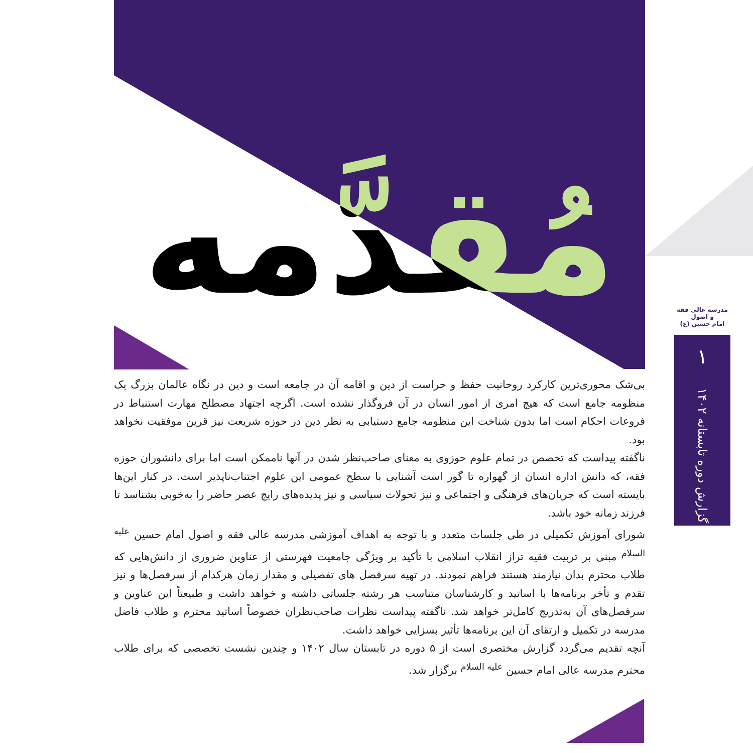مُقدَّمه
بی‌شک محوری‌ترین کارکرد روحانیت حفظ و حراست از دین و اقامه آن در جامعه است و دین در نگاه عالمان بزرگ یک منظومه جامع است که هیچ امری از امور انسان در آن فروگذار نشده است. اگرچه اجتهاد مصطلح مهارت استنباط در فروعات احکام است اما بدون شناخت این منظومه جامع دستیابی به نظر دین در حوزه شریعت نیز قرین موفقیت نخواهد بود.
ناگفته پیداست که تخصص در تمام علوم حوزوی به معنای صاحب‌نظر شدن در آنها ناممکن است اما برای دانشوران حوزه فقه، که دانش اداره انسان از گهواره تا گور است آشنایی با سطح عمومی این علوم اجتناب‌ناپذیر است. در کنار این‌ها بایسته است که جریان‌های فرهنگی و اجتماعی و نیز تحولات سیاسی و نیز پدیده‌های رایج عصر حاضر را به‌خوبی بشناسد تا فرزند زمانه خود باشد.
شورای آموزش تکمیلی در طی جلسات متعدد و با توجه به اهداف آموزشی مدرسه عالی فقه و اصول امام حسین <sup>علیه السلام</sup> مبنی بر تربیت فقیه تراز انقلاب اسلامی با تأکید بر ویژگی جامعیت فهرستی از عناوین ضروری از دانش‌هایی که طلاب محترم بدان نیازمند هستند فراهم نمودند. در تهیه سرفصل های تفصیلی و مقدار زمان هرکدام از سرفصل‌ها و نیز تقدم و تأخر برنامه‌ها با اساتید و کارشناسان متناسب هر رشته جلساتی داشته و خواهد داشت و طبیعتاً این عناوین و سرفصل‌های آن به‌تدریج کامل‌تر خواهد شد. ناگفته پیداست نظرات صاحب‌نظران خصوصاً اساتید محترم و طلاب فاضل مدرسه در تکمیل و ارتقای آن این برنامه‌ها تأثیر بسزایی خواهد داشت.
آنچه تقدیم می‌گردد گزارش مختصری است از ۵ دوره در تابستان سال ۱۴۰۲ و چندین نشست تخصصی که برای طلاب محترم مدرسه عالی امام حسین <sup>علیه السلام</sup> برگزار شد.
مدرسه عالی فقه و اصول
امام حسین (ع)
۱
گزارش دوره تابستانه ۱۴۰۲